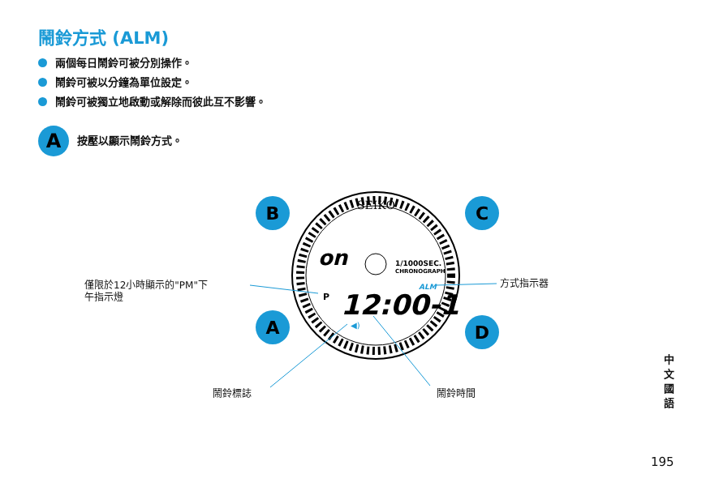鬧鈴方式 (ALM)
兩個每日鬧鈴可被分別操作。
鬧鈴可被以分鐘為單位設定。
鬧鈴可被獨立地啟動或解除而彼此互不影響。
A
按壓以顯示鬧鈴方式。
SEIKO
on
1/1000SEC.
CHRONOGRAPH
ALM
P
12:00-1
◀)
B
C
A
D
僅限於12小時顯示的"PM"下
午指示燈
方式指示器
鬧鈴標誌 鬧鈴時間
中文
國語
195